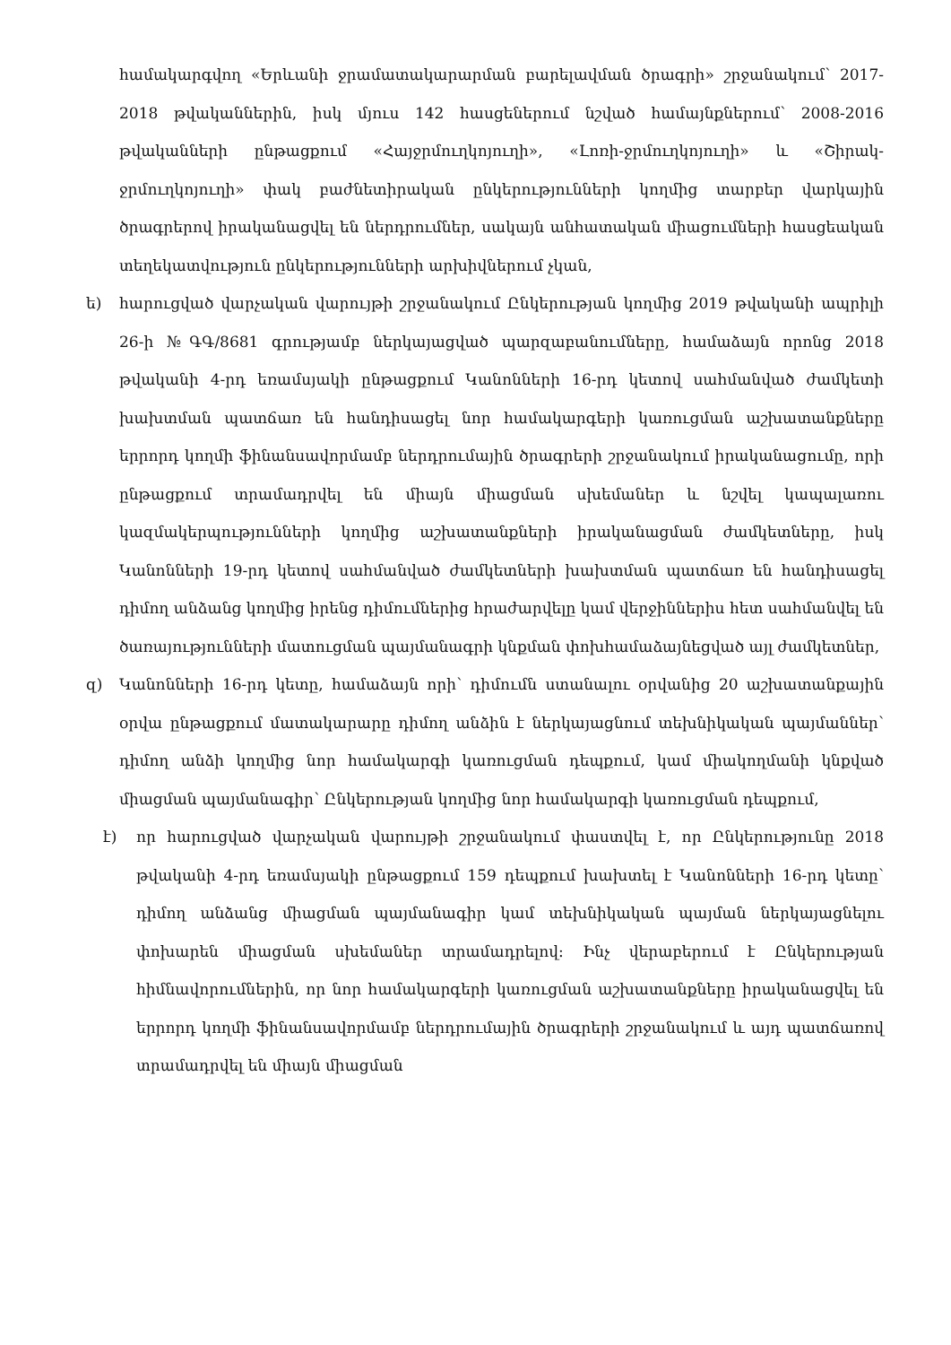համակարգվող «Երևանի ջրամատակարարման բարելավման ծրագրի» շրջանակում՝ 2017-2018 թվականներին, իսկ մյուս 142 հասցեներում նշված համայնքներում՝ 2008-2016 թվականների ընթացքում «Հայջրմուղկոյուղի», «Լոռի-ջրմուղկոյուղի» և «Շիրակ- ջրմուղկոյուղի» փակ բաժնետիրական ընկերությունների կողմից տարբեր վարկային ծրագրերով իրականացվել են ներդրումներ, սակայն անհատական միացումների հասցեական տեղեկատվություն ընկերությունների արխիվներում չկան,
ե) հարուցված վարչական վարույթի շրջանակում Ընկերության կողմից 2019 թվականի ապրիլի 26-ի №ԳԳ/8681 գրությամբ ներկայացված պարզաբանումները, համաձայն որոնց 2018 թվականի 4-րդ եռամսյակի ընթացքում Կանոնների 16-րդ կետով սահմանված ժամկետի խախտման պատճառ են հանդիսացել նոր համակարգերի կառուցման աշխատանքները երրորդ կողմի ֆինանսավորմամբ ներդրումային ծրագրերի շրջանակում իրականացումը, որի ընթացքում տրամադրվել են միայն միացման սխեմաներ և նշվել կապալառու կազմակերպությունների կողմից աշխատանքների իրականացման ժամկետները, իսկ Կանոնների 19-րդ կետով սահմանված ժամկետների խախտման պատճառ են հանդիսացել դիմող անձանց կողմից իրենց դիմումներից հրաժարվելը կամ վերջիններիս հետ սահմանվել են ծառայությունների մատուցման պայմանագրի կնքման փոխհամաձայնեցված այլ ժամկետներ,
զ) Կանոնների 16-րդ կետը, համաձայն որի՝ դիմումն ստանալու օրվանից 20 աշխատանքային օրվա ընթացքում մատակարարը դիմող անձին է ներկայացնում տեխնիկական պայմաններ՝ դիմող անձի կողմից նոր համակարգի կառուցման դեպքում, կամ միակողմանի կնքված միացման պայմանագիր՝ Ընկերության կողմից նոր համակարգի կառուցման դեպքում,
է) որ հարուցված վարչական վարույթի շրջանակում փաստվել է, որ Ընկերությունը 2018 թվականի 4-րդ եռամսյակի ընթացքում 159 դեպքում խախտել է Կանոնների 16-րդ կետը՝ դիմող անձանց միացման պայմանագիր կամ տեխնիկական պայման ներկայացնելու փոխարեն միացման սխեմաներ տրամադրելով: Ինչ վերաբերում է Ընկերության հիմնավորումներին, որ նոր համակարգերի կառուցման աշխատանքները իրականացվել են երրորդ կողմի ֆինանսավորմամբ ներդրումային ծրագրերի շրջանակում և այդ պատճառով տրամադրվել են միայն միացման